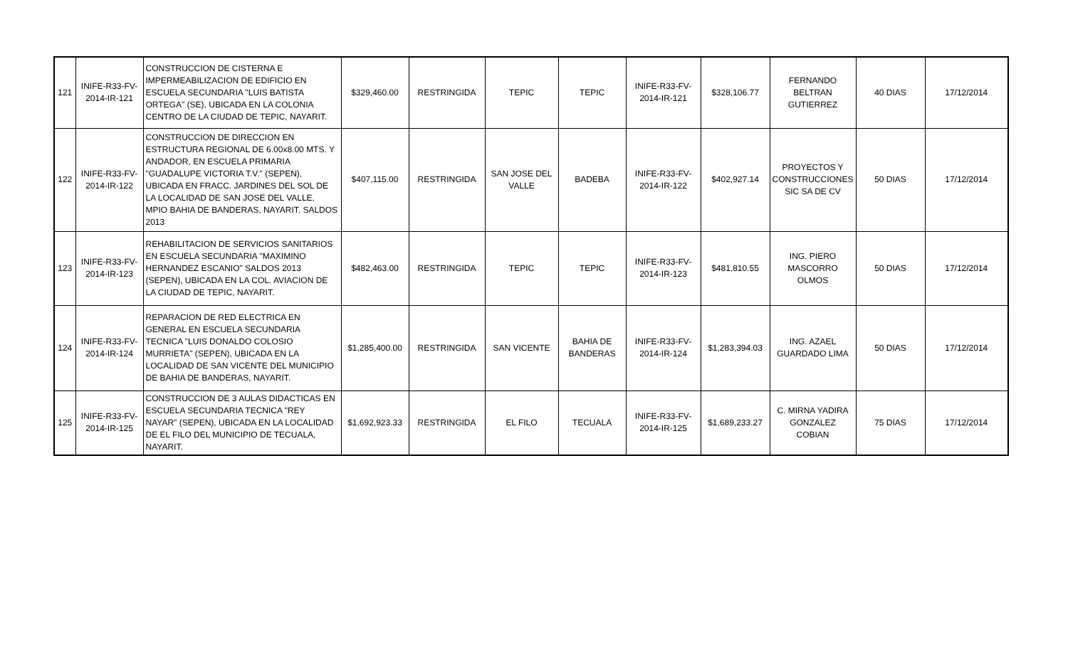| 121 | INIFE-R33-FV-2014-IR-121 | CONSTRUCCION DE CISTERNA E IMPERMEABILIZACION DE EDIFICIO EN ESCUELA SECUNDARIA "LUIS BATISTA ORTEGA" (SE), UBICADA EN LA COLONIA CENTRO DE LA CIUDAD DE TEPIC, NAYARIT. | $329,460.00 | RESTRINGIDA | TEPIC | TEPIC | INIFE-R33-FV-2014-IR-121 | $328,106.77 | FERNANDO BELTRAN GUTIERREZ | 40 DIAS | 17/12/2014 |
| 122 | INIFE-R33-FV-2014-IR-122 | CONSTRUCCION DE DIRECCION EN ESTRUCTURA REGIONAL DE 6.00x8.00 MTS. Y ANDADOR, EN ESCUELA PRIMARIA "GUADALUPE VICTORIA T.V." (SEPEN), UBICADA EN FRACC. JARDINES DEL SOL DE LA LOCALIDAD DE SAN JOSE DEL VALLE, MPIO BAHIA DE BANDERAS, NAYARIT. SALDOS 2013 | $407,115.00 | RESTRINGIDA | SAN JOSE DEL VALLE | BADEBA | INIFE-R33-FV-2014-IR-122 | $402,927.14 | PROYECTOS Y CONSTRUCCIONES SIC SA DE CV | 50 DIAS | 17/12/2014 |
| 123 | INIFE-R33-FV-2014-IR-123 | REHABILITACION DE SERVICIOS SANITARIOS EN ESCUELA SECUNDARIA "MAXIMINO HERNANDEZ ESCANIO" SALDOS 2013 (SEPEN), UBICADA EN LA COL. AVIACION DE LA CIUDAD DE TEPIC, NAYARIT. | $482,463.00 | RESTRINGIDA | TEPIC | TEPIC | INIFE-R33-FV-2014-IR-123 | $481,810.55 | ING. PIERO MASCORRO OLMOS | 50 DIAS | 17/12/2014 |
| 124 | INIFE-R33-FV-2014-IR-124 | REPARACION DE RED ELECTRICA EN GENERAL EN ESCUELA SECUNDARIA TECNICA "LUIS DONALDO COLOSIO MURRIETA" (SEPEN), UBICADA EN LA LOCALIDAD DE SAN VICENTE DEL MUNICIPIO DE BAHIA DE BANDERAS, NAYARIT. | $1,285,400.00 | RESTRINGIDA | SAN VICENTE | BAHIA DE BANDERAS | INIFE-R33-FV-2014-IR-124 | $1,283,394.03 | ING. AZAEL GUARDADO LIMA | 50 DIAS | 17/12/2014 |
| 125 | INIFE-R33-FV-2014-IR-125 | CONSTRUCCION DE 3 AULAS DIDACTICAS EN ESCUELA SECUNDARIA TECNICA "REY NAYAR" (SEPEN), UBICADA EN LA LOCALIDAD DE EL FILO DEL MUNICIPIO DE TECUALA, NAYARIT. | $1,692,923.33 | RESTRINGIDA | EL FILO | TECUALA | INIFE-R33-FV-2014-IR-125 | $1,689,233.27 | C. MIRNA YADIRA GONZALEZ COBIAN | 75 DIAS | 17/12/2014 |